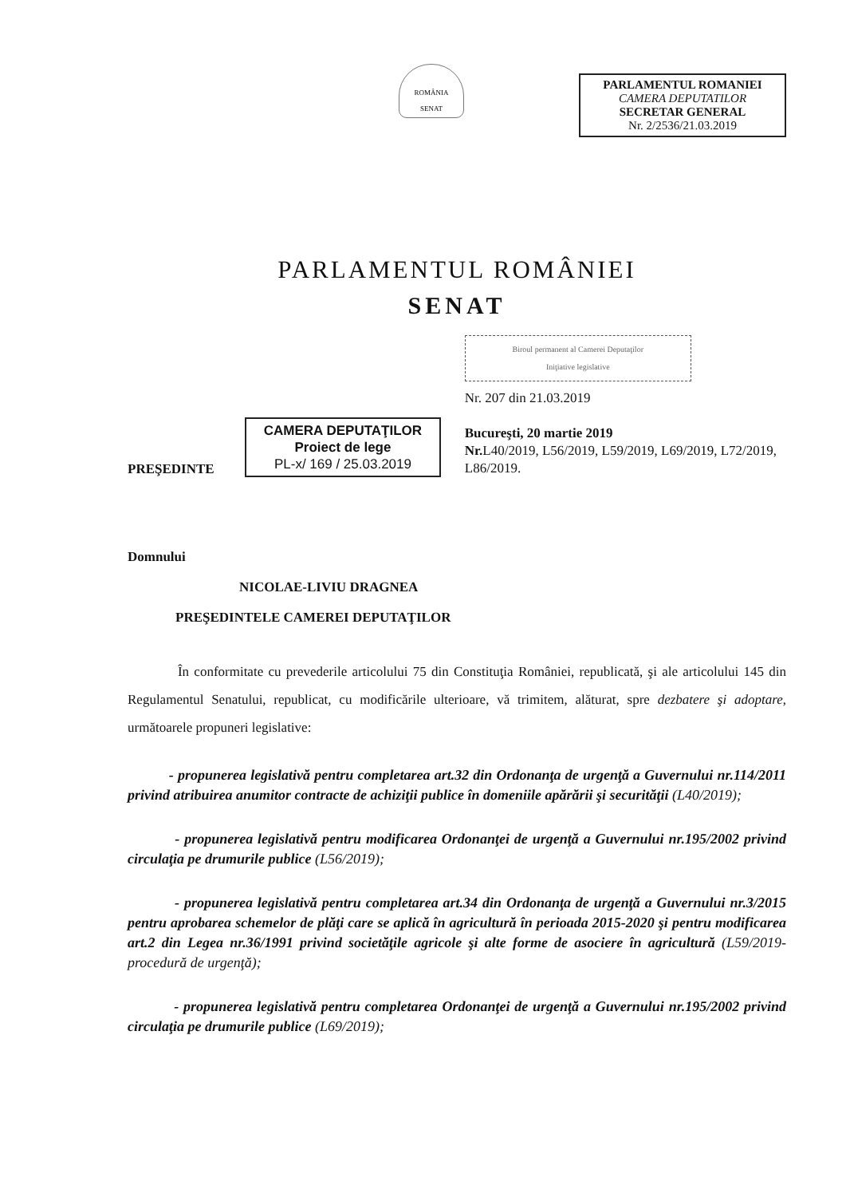ROMÂNIA
SENAT
PARLAMENTUL ROMANIEI
CAMERA DEPUTATILOR
SECRETAR GENERAL
Nr. 2/2536/21.03.2019
PARLAMENTUL ROMÂNIEI
SENAT
PREŞEDINTE
CAMERA DEPUTAŢILOR
Proiect de lege
PL-x/ 169 / 25.03.2019
Biroul permanent al Camerei Deputaţilor
Iniţiative legislative
Nr. 207 din 21.03.2019
Bucureşti, 20 martie 2019
Nr. L40/2019, L56/2019, L59/2019, L69/2019, L72/2019, L86/2019.
Domnului
NICOLAE-LIVIU DRAGNEA
PREŞEDINTELE CAMEREI DEPUTAŢILOR
În conformitate cu prevederile articolului 75 din Constituţia României, republicată, şi ale articolului 145 din Regulamentul Senatului, republicat, cu modificările ulterioare, vă trimitem, alăturat, spre dezbatere şi adoptare, următoarele propuneri legislative:
- propunerea legislativă pentru completarea art.32 din Ordonanţa de urgenţă a Guvernului nr.114/2011 privind atribuirea anumitor contracte de achiziţii publice în domeniile apărării şi securităţii (L40/2019);
- propunerea legislativă pentru modificarea Ordonanţei de urgenţă a Guvernului nr.195/2002 privind circulaţia pe drumurile publice (L56/2019);
- propunerea legislativă pentru completarea art.34 din Ordonanţa de urgenţă a Guvernului nr.3/2015 pentru aprobarea schemelor de plăţi care se aplică în agricultură în perioada 2015-2020 şi pentru modificarea art.2 din Legea nr.36/1991 privind societăţile agricole şi alte forme de asociere în agricultură (L59/2019-procedură de urgenţă);
- propunerea legislativă pentru completarea Ordonanţei de urgenţă a Guvernului nr.195/2002 privind circulaţia pe drumurile publice (L69/2019);